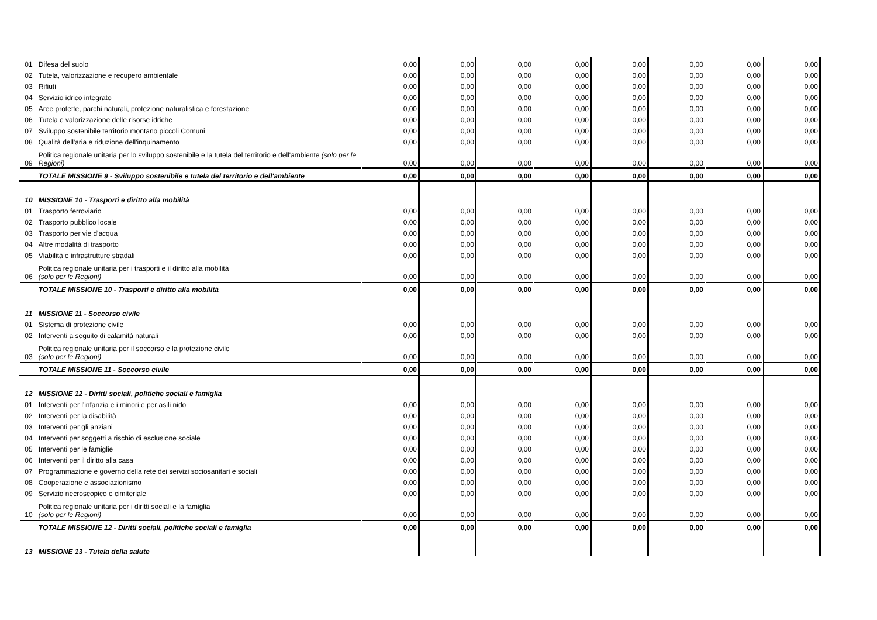| 01 | Difesa del suolo | 0,00 | 0,00 | 0,00 | 0,00 | 0,00 | 0,00 | 0,00 | 0,00 |
| 02 | Tutela, valorizzazione e recupero ambientale | 0,00 | 0,00 | 0,00 | 0,00 | 0,00 | 0,00 | 0,00 | 0,00 |
| 03 | Rifiuti | 0,00 | 0,00 | 0,00 | 0,00 | 0,00 | 0,00 | 0,00 | 0,00 |
| 04 | Servizio idrico integrato | 0,00 | 0,00 | 0,00 | 0,00 | 0,00 | 0,00 | 0,00 | 0,00 |
| 05 | Aree protette, parchi naturali, protezione naturalistica e forestazione | 0,00 | 0,00 | 0,00 | 0,00 | 0,00 | 0,00 | 0,00 | 0,00 |
| 06 | Tutela e valorizzazione delle risorse idriche | 0,00 | 0,00 | 0,00 | 0,00 | 0,00 | 0,00 | 0,00 | 0,00 |
| 07 | Sviluppo sostenibile territorio montano piccoli Comuni | 0,00 | 0,00 | 0,00 | 0,00 | 0,00 | 0,00 | 0,00 | 0,00 |
| 08 | Qualità dell'aria e riduzione dell'inquinamento | 0,00 | 0,00 | 0,00 | 0,00 | 0,00 | 0,00 | 0,00 | 0,00 |
| 09 | Politica regionale unitaria per lo sviluppo sostenibile e la tutela del territorio e dell'ambiente (solo per le Regioni) | 0,00 | 0,00 | 0,00 | 0,00 | 0,00 | 0,00 | 0,00 | 0,00 |
| | TOTALE MISSIONE 9 - Sviluppo sostenibile e tutela del territorio e dell'ambiente | 0,00 | 0,00 | 0,00 | 0,00 | 0,00 | 0,00 | 0,00 | 0,00 |
| 10 | MISSIONE 10 - Trasporti e diritto alla mobilità | | | | | | | | |
| 01 | Trasporto ferroviario | 0,00 | 0,00 | 0,00 | 0,00 | 0,00 | 0,00 | 0,00 | 0,00 |
| 02 | Trasporto pubblico locale | 0,00 | 0,00 | 0,00 | 0,00 | 0,00 | 0,00 | 0,00 | 0,00 |
| 03 | Trasporto per vie d'acqua | 0,00 | 0,00 | 0,00 | 0,00 | 0,00 | 0,00 | 0,00 | 0,00 |
| 04 | Altre modalità di trasporto | 0,00 | 0,00 | 0,00 | 0,00 | 0,00 | 0,00 | 0,00 | 0,00 |
| 05 | Viabilità e infrastrutture stradali | 0,00 | 0,00 | 0,00 | 0,00 | 0,00 | 0,00 | 0,00 | 0,00 |
| 06 | Politica regionale unitaria per i trasporti e il diritto alla mobilità (solo per le Regioni) | 0,00 | 0,00 | 0,00 | 0,00 | 0,00 | 0,00 | 0,00 | 0,00 |
| | TOTALE MISSIONE 10 - Trasporti e diritto alla mobilità | 0,00 | 0,00 | 0,00 | 0,00 | 0,00 | 0,00 | 0,00 | 0,00 |
| 11 | MISSIONE 11 - Soccorso civile | | | | | | | | |
| 01 | Sistema di protezione civile | 0,00 | 0,00 | 0,00 | 0,00 | 0,00 | 0,00 | 0,00 | 0,00 |
| 02 | Interventi a seguito di calamità naturali | 0,00 | 0,00 | 0,00 | 0,00 | 0,00 | 0,00 | 0,00 | 0,00 |
| 03 | Politica regionale unitaria per il soccorso e la protezione civile (solo per le Regioni) | 0,00 | 0,00 | 0,00 | 0,00 | 0,00 | 0,00 | 0,00 | 0,00 |
| | TOTALE MISSIONE 11 - Soccorso civile | 0,00 | 0,00 | 0,00 | 0,00 | 0,00 | 0,00 | 0,00 | 0,00 |
| 12 | MISSIONE 12 - Diritti sociali, politiche sociali e famiglia | | | | | | | | |
| 01 | Interventi per l'infanzia e i minori e per asili nido | 0,00 | 0,00 | 0,00 | 0,00 | 0,00 | 0,00 | 0,00 | 0,00 |
| 02 | Interventi per la disabilità | 0,00 | 0,00 | 0,00 | 0,00 | 0,00 | 0,00 | 0,00 | 0,00 |
| 03 | Interventi per gli anziani | 0,00 | 0,00 | 0,00 | 0,00 | 0,00 | 0,00 | 0,00 | 0,00 |
| 04 | Interventi per soggetti a rischio di esclusione sociale | 0,00 | 0,00 | 0,00 | 0,00 | 0,00 | 0,00 | 0,00 | 0,00 |
| 05 | Interventi per le famiglie | 0,00 | 0,00 | 0,00 | 0,00 | 0,00 | 0,00 | 0,00 | 0,00 |
| 06 | Interventi per il diritto alla casa | 0,00 | 0,00 | 0,00 | 0,00 | 0,00 | 0,00 | 0,00 | 0,00 |
| 07 | Programmazione e governo della rete dei servizi sociosanitari e sociali | 0,00 | 0,00 | 0,00 | 0,00 | 0,00 | 0,00 | 0,00 | 0,00 |
| 08 | Cooperazione e associazionismo | 0,00 | 0,00 | 0,00 | 0,00 | 0,00 | 0,00 | 0,00 | 0,00 |
| 09 | Servizio necroscopico e cimiteriale | 0,00 | 0,00 | 0,00 | 0,00 | 0,00 | 0,00 | 0,00 | 0,00 |
| 10 | Politica regionale unitaria per i diritti sociali e la famiglia (solo per le Regioni) | 0,00 | 0,00 | 0,00 | 0,00 | 0,00 | 0,00 | 0,00 | 0,00 |
| | TOTALE MISSIONE 12 - Diritti sociali, politiche sociali e famiglia | 0,00 | 0,00 | 0,00 | 0,00 | 0,00 | 0,00 | 0,00 | 0,00 |
| 13 | MISSIONE 13 - Tutela della salute | | | | | | | | |